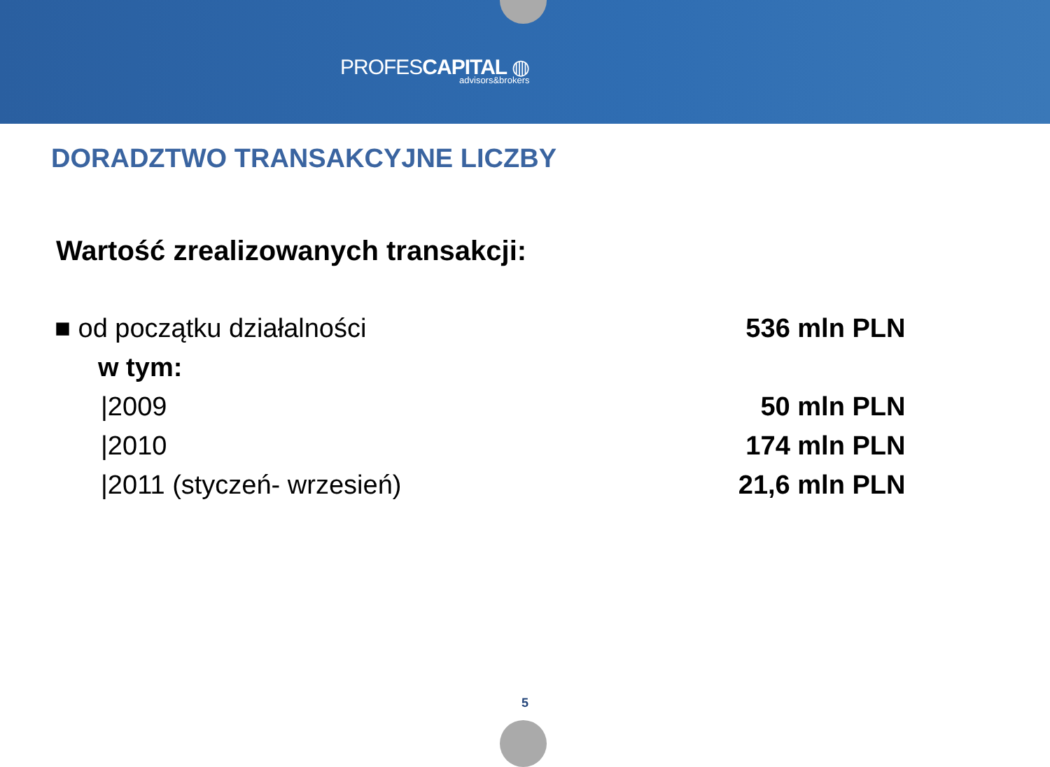PROFESCAPITAL ◍
advisors&brokers
DORADZTWO TRANSAKCYJNE LICZBY
Wartość zrealizowanych transakcji:
| ■ od początku działalności | 536 mln PLN |
| w tym: | |
| /2009 | 50 mln PLN |
| /2010 | 174 mln PLN |
| /2011 (styczeń- wrzesień) | 21,6 mln PLN |
5